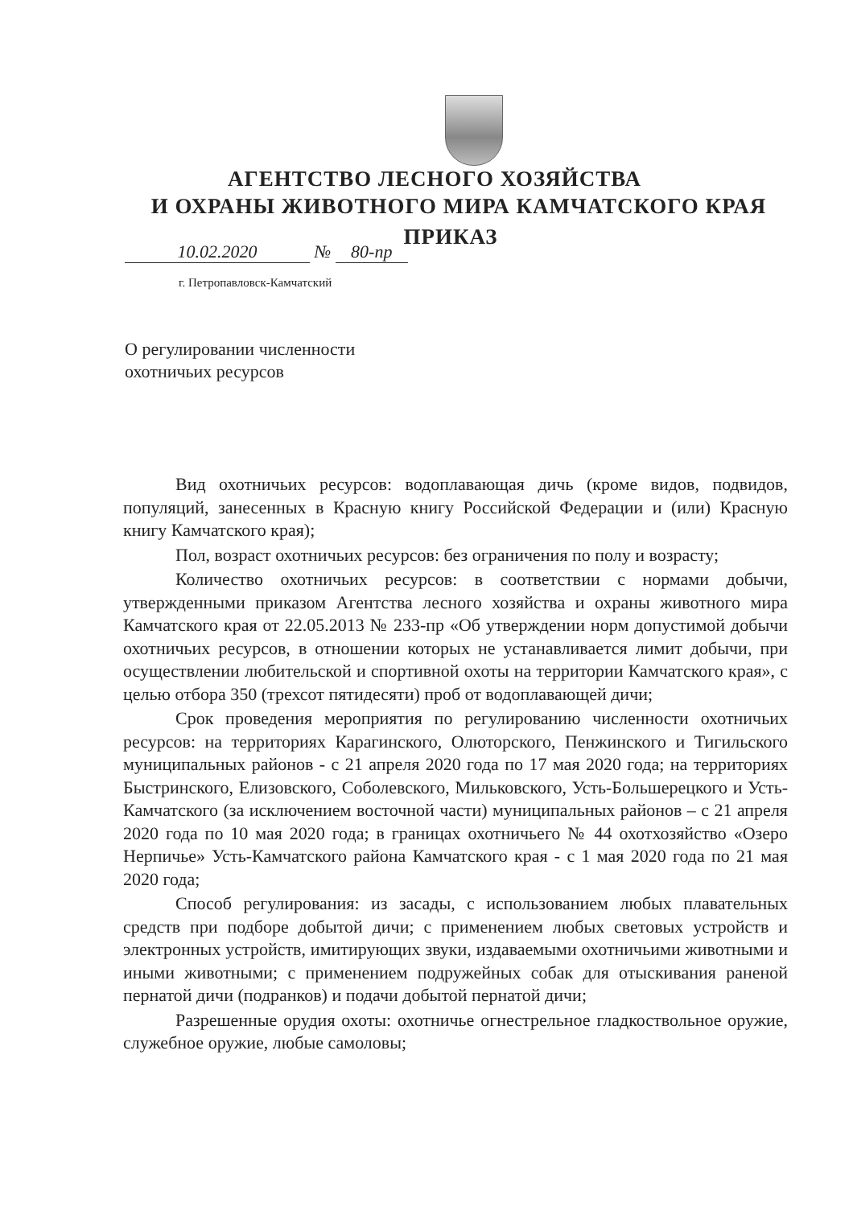АГЕНТСТВО ЛЕСНОГО ХОЗЯЙСТВА
И ОХРАНЫ ЖИВОТНОГО МИРА КАМЧАТСКОГО КРАЯ
ПРИКАЗ
10.02.2020 № 80-пр
г. Петропавловск-Камчатский
О регулировании численности
охотничьих ресурсов
Вид охотничьих ресурсов: водоплавающая дичь (кроме видов, подвидов, популяций, занесенных в Красную книгу Российской Федерации и (или) Красную книгу Камчатского края);
Пол, возраст охотничьих ресурсов: без ограничения по полу и возрасту;
Количество охотничьих ресурсов: в соответствии с нормами добычи, утвержденными приказом Агентства лесного хозяйства и охраны животного мира Камчатского края от 22.05.2013 № 233-пр «Об утверждении норм допустимой добычи охотничьих ресурсов, в отношении которых не устанавливается лимит добычи, при осуществлении любительской и спортивной охоты на территории Камчатского края», с целью отбора 350 (трехсот пятидесяти) проб от водоплавающей дичи;
Срок проведения мероприятия по регулированию численности охотничьих ресурсов: на территориях Карагинского, Олюторского, Пенжинского и Тигильского муниципальных районов - с 21 апреля 2020 года по 17 мая 2020 года; на территориях Быстринского, Елизовского, Соболевского, Мильковского, Усть-Большерецкого и Усть-Камчатского (за исключением восточной части) муниципальных районов – с 21 апреля 2020 года по 10 мая 2020 года; в границах охотничьего № 44 охотхозяйство «Озеро Нерпичье» Усть-Камчатского района Камчатского края - с 1 мая 2020 года по 21 мая 2020 года;
Способ регулирования: из засады, с использованием любых плавательных средств при подборе добытой дичи; с применением любых световых устройств и электронных устройств, имитирующих звуки, издаваемыми охотничьими животными и иными животными; с применением подружейных собак для отыскивания раненой пернатой дичи (подранков) и подачи добытой пернатой дичи;
Разрешенные орудия охоты: охотничье огнестрельное гладкоствольное оружие, служебное оружие, любые самоловы;